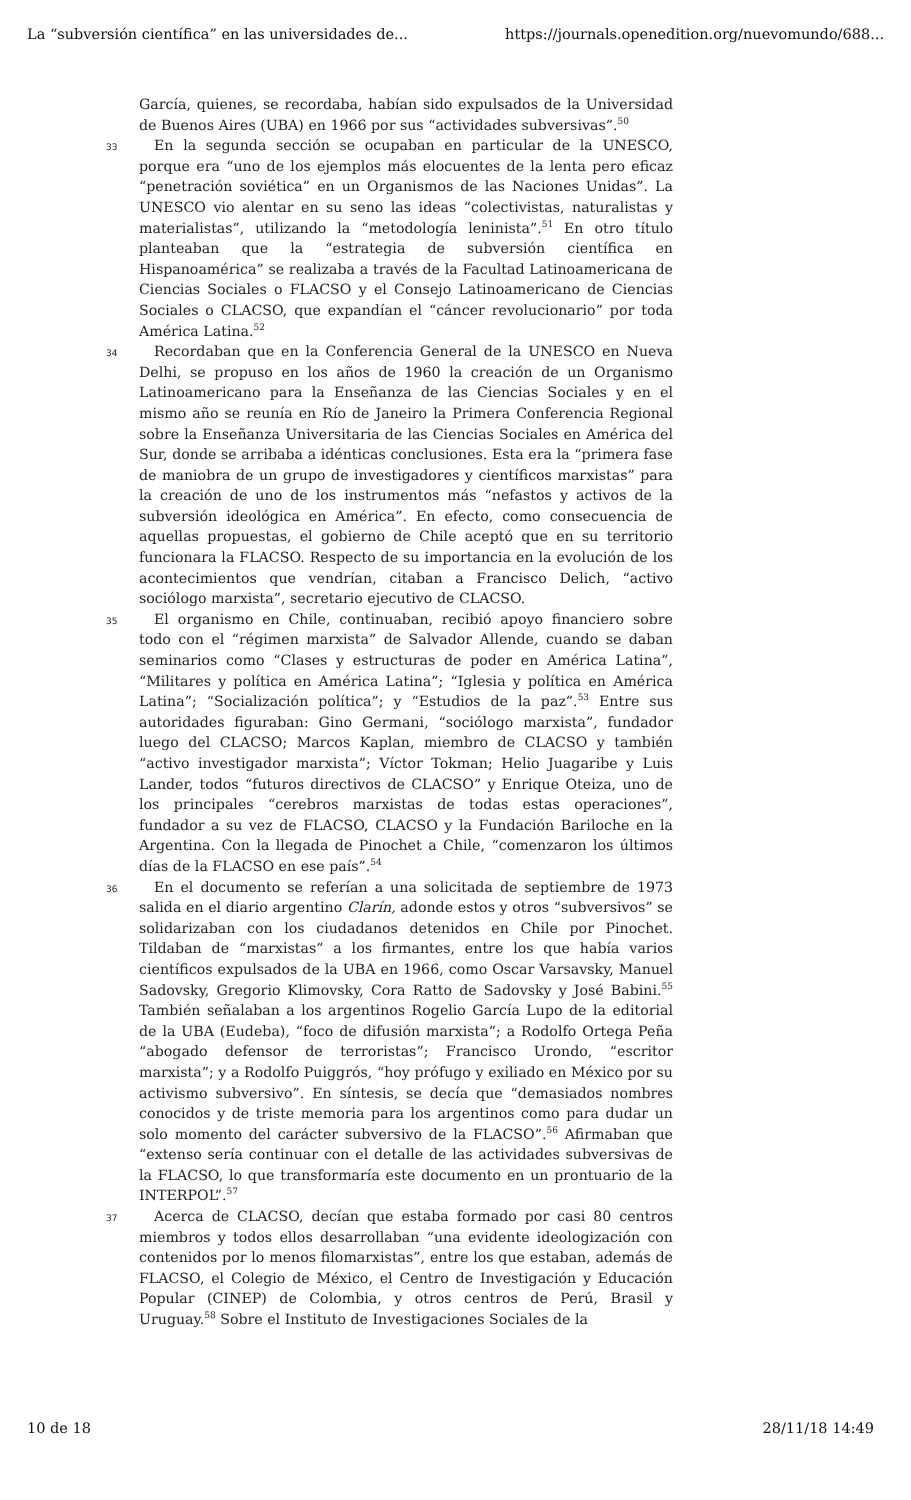La “subversión científica” en las universidades de... https://journals.openedition.org/nuevomundo/688...
García, quienes, se recordaba, habían sido expulsados de la Universidad de Buenos Aires (UBA) en 1966 por sus “actividades subversivas”.<sup>50</sup>
33
En la segunda sección se ocupaban en particular de la UNESCO, porque era “uno de los ejemplos más elocuentes de la lenta pero eficaz “penetración soviética” en un Organismos de las Naciones Unidas”. La UNESCO vio alentar en su seno las ideas “colectivistas, naturalistas y materialistas”, utilizando la “metodología leninista”.<sup>51</sup> En otro título planteaban que la “estrategia de subversión científica en Hispanoamérica” se realizaba a través de la Facultad Latinoamericana de Ciencias Sociales o FLACSO y el Consejo Latinoamericano de Ciencias Sociales o CLACSO, que expandían el “cáncer revolucionario” por toda América Latina.<sup>52</sup>
34
Recordaban que en la Conferencia General de la UNESCO en Nueva Delhi, se propuso en los años de 1960 la creación de un Organismo Latinoamericano para la Enseñanza de las Ciencias Sociales y en el mismo año se reunía en Río de Janeiro la Primera Conferencia Regional sobre la Enseñanza Universitaria de las Ciencias Sociales en América del Sur, donde se arribaba a idénticas conclusiones. Esta era la “primera fase de maniobra de un grupo de investigadores y científicos marxistas” para la creación de uno de los instrumentos más “nefastos y activos de la subversión ideológica en América”. En efecto, como consecuencia de aquellas propuestas, el gobierno de Chile aceptó que en su territorio funcionara la FLACSO. Respecto de su importancia en la evolución de los acontecimientos que vendrían, citaban a Francisco Delich, “activo sociólogo marxista”, secretario ejecutivo de CLACSO.
35
El organismo en Chile, continuaban, recibió apoyo financiero sobre todo con el “régimen marxista” de Salvador Allende, cuando se daban seminarios como “Clases y estructuras de poder en América Latina”, “Militares y política en América Latina”; “Iglesia y política en América Latina”; “Socialización política”; y “Estudios de la paz”.<sup>53</sup> Entre sus autoridades figuraban: Gino Germani, “sociólogo marxista”, fundador luego del CLACSO; Marcos Kaplan, miembro de CLACSO y también “activo investigador marxista”; Víctor Tokman; Helio Juagaribe y Luis Lander, todos “futuros directivos de CLACSO” y Enrique Oteiza, uno de los principales “cerebros marxistas de todas estas operaciones”, fundador a su vez de FLACSO, CLACSO y la Fundación Bariloche en la Argentina. Con la llegada de Pinochet a Chile, “comenzaron los últimos días de la FLACSO en ese país”.<sup>54</sup>
36
En el documento se referían a una solicitada de septiembre de 1973 salida en el diario argentino Clarín, adonde estos y otros “subversivos” se solidarizaban con los ciudadanos detenidos en Chile por Pinochet. Tildaban de “marxistas” a los firmantes, entre los que había varios científicos expulsados de la UBA en 1966, como Oscar Varsavsky, Manuel Sadovsky, Gregorio Klimovsky, Cora Ratto de Sadovsky y José Babini.<sup>55</sup> También señalaban a los argentinos Rogelio García Lupo de la editorial de la UBA (Eudeba), “foco de difusión marxista”; a Rodolfo Ortega Peña “abogado defensor de terroristas”; Francisco Urondo, “escritor marxista”; y a Rodolfo Puiggrós, “hoy prófugo y exiliado en México por su activismo subversivo”. En síntesis, se decía que “demasiados nombres conocidos y de triste memoria para los argentinos como para dudar un solo momento del carácter subversivo de la FLACSO”.<sup>56</sup> Afirmaban que “extenso sería continuar con el detalle de las actividades subversivas de la FLACSO, lo que transformaría este documento en un prontuario de la INTERPOL”.<sup>57</sup>
37
Acerca de CLACSO, decían que estaba formado por casi 80 centros miembros y todos ellos desarrollaban “una evidente ideologización con contenidos por lo menos filomarxistas”, entre los que estaban, además de FLACSO, el Colegio de México, el Centro de Investigación y Educación Popular (CINEP) de Colombia, y otros centros de Perú, Brasil y Uruguay.<sup>58</sup> Sobre el Instituto de Investigaciones Sociales de la
10 de 18 28/11/18 14:49